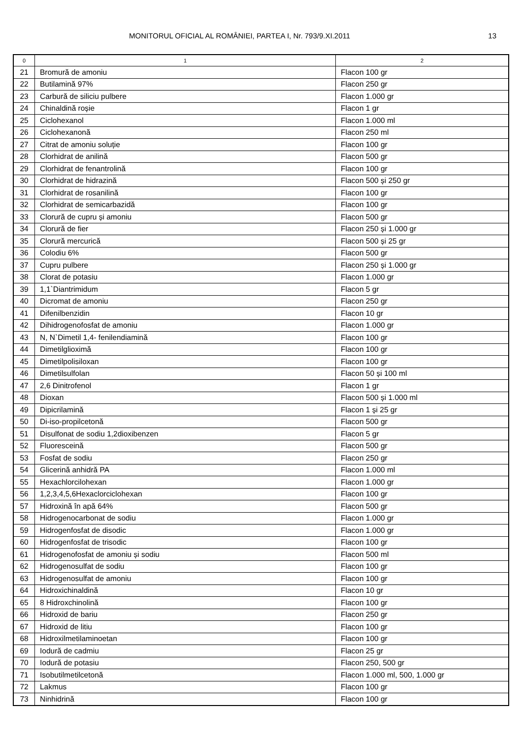MONITORUL OFICIAL AL ROMÂNIEI, PARTEA I, Nr. 793/9.XI.2011 13
| 0 | 1 | 2 |
| --- | --- | --- |
| 21 | Bromură de amoniu | Flacon 100 gr |
| 22 | Butilamină 97% | Flacon 250 gr |
| 23 | Carbură de siliciu pulbere | Flacon 1.000 gr |
| 24 | Chinaldină roșie | Flacon 1 gr |
| 25 | Ciclohexanol | Flacon 1.000 ml |
| 26 | Ciclohexanonă | Flacon 250 ml |
| 27 | Citrat de amoniu soluție | Flacon 100 gr |
| 28 | Clorhidrat de anilină | Flacon 500 gr |
| 29 | Clorhidrat de fenantrolină | Flacon 100 gr |
| 30 | Clorhidrat de hidrazină | Flacon 500 și 250 gr |
| 31 | Clorhidrat de rosanilină | Flacon 100 gr |
| 32 | Clorhidrat de semicarbazidă | Flacon 100 gr |
| 33 | Clorură de cupru și amoniu | Flacon 500 gr |
| 34 | Clorură de fier | Flacon 250 și 1.000 gr |
| 35 | Clorură mercurică | Flacon 500 și 25 gr |
| 36 | Colodiu 6% | Flacon 500 gr |
| 37 | Cupru pulbere | Flacon 250 și 1.000 gr |
| 38 | Clorat de potasiu | Flacon 1.000 gr |
| 39 | 1,1`Diantrimidum | Flacon 5 gr |
| 40 | Dicromat de amoniu | Flacon 250 gr |
| 41 | Difenilbenzidin | Flacon 10 gr |
| 42 | Dihidrogenofosfat de amoniu | Flacon 1.000 gr |
| 43 | N, N`Dimetil 1,4- fenilendiamină | Flacon 100 gr |
| 44 | Dimetilglioximă | Flacon 100 gr |
| 45 | Dimetilpolisiloxan | Flacon 100 gr |
| 46 | Dimetilsulfolan | Flacon 50 și 100 ml |
| 47 | 2,6 Dinitrofenol | Flacon 1 gr |
| 48 | Dioxan | Flacon 500 și 1.000 ml |
| 49 | Dipicrilamină | Flacon 1 și 25 gr |
| 50 | Di-iso-propilcetonă | Flacon 500 gr |
| 51 | Disulfonat de sodiu 1,2dioxibenzen | Flacon 5 gr |
| 52 | Fluoresceină | Flacon 500 gr |
| 53 | Fosfat de sodiu | Flacon 250 gr |
| 54 | Glicerină anhidră PA | Flacon 1.000 ml |
| 55 | Hexachlorcilohexan | Flacon 1.000 gr |
| 56 | 1,2,3,4,5,6Hexaclorciclohexan | Flacon 100 gr |
| 57 | Hidroxină în apă 64% | Flacon 500 gr |
| 58 | Hidrogenocarbonat de sodiu | Flacon 1.000 gr |
| 59 | Hidrogenfosfat de disodic | Flacon 1.000 gr |
| 60 | Hidrogenfosfat de trisodic | Flacon 100 gr |
| 61 | Hidrogenofosfat de amoniu și sodiu | Flacon 500 ml |
| 62 | Hidrogenosulfat de sodiu | Flacon 100 gr |
| 63 | Hidrogenosulfat de amoniu | Flacon 100 gr |
| 64 | Hidroxichinaldină | Flacon 10 gr |
| 65 | 8 Hidroxchinolină | Flacon 100 gr |
| 66 | Hidroxid de bariu | Flacon 250 gr |
| 67 | Hidroxid de litiu | Flacon 100 gr |
| 68 | Hidroxilmetilaminoetan | Flacon 100 gr |
| 69 | Iodură de cadmiu | Flacon 25 gr |
| 70 | Iodură de potasiu | Flacon 250, 500 gr |
| 71 | Isobutilmetilcetonă | Flacon 1.000 ml, 500, 1.000 gr |
| 72 | Lakmus | Flacon 100 gr |
| 73 | Ninhidrină | Flacon 100 gr |